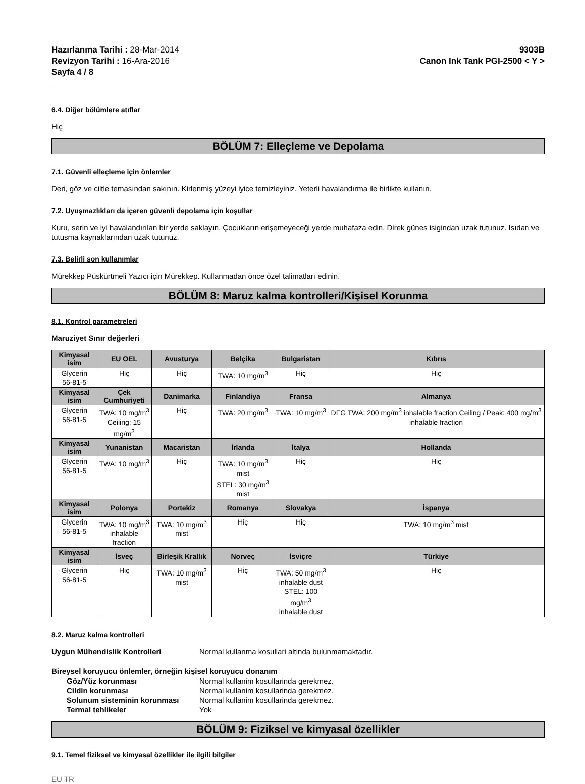Hazırlanma Tarihi : 28-Mar-2014
Revizyon Tarihi : 16-Ara-2016
Sayfa 4 / 8
9303B
Canon Ink Tank PGI-2500 < Y >
6.4. Diğer bölümlere atıflar
Hiç
BÖLÜM 7: Elleçleme ve Depolama
7.1. Güvenli elleçleme için önlemler
Deri, göz ve ciltle temasından sakının. Kirlenmiş yüzeyi iyice temizleyiniz. Yeterli havalandırma ile birlikte kullanın.
7.2. Uyuşmazlıkları da içeren güvenli depolama için koşullar
Kuru, serin ve iyi havalandırılan bir yerde saklayın. Çocukların erişemeyeceği yerde muhafaza edin. Direk günes isigindan uzak tutunuz. Isıdan ve tutusma kaynaklarından uzak tutunuz.
7.3. Belirli son kullanımlar
Mürekkep Püskürtmeli Yazıcı için Mürekkep. Kullanmadan önce özel talimatları edinin.
BÖLÜM 8: Maruz kalma kontrolleri/Kişisel Korunma
8.1. Kontrol parametreleri
Maruziyet Sınır değerleri
| Kimyasal isim | EU OEL | Avusturya | Belçika | Bulgaristan | Kıbrıs |
| --- | --- | --- | --- | --- | --- |
| Glycerin 56-81-5 | Hiç | Hiç | TWA: 10 mg/m<sup>3</sup> | Hiç | Hiç |
| Kimyasal isim | Çek Cumhuriyeti | Danimarka | Finlandiya | Fransa | Almanya |
| Glycerin 56-81-5 | TWA: 10 mg/m<sup>3</sup> Ceiling: 15 mg/m<sup>3</sup> | Hiç | TWA: 20 mg/m<sup>3</sup> | TWA: 10 mg/m<sup>3</sup> | DFG TWA: 200 mg/m<sup>3</sup> inhalable fraction Ceiling / Peak: 400 mg/m<sup>3</sup> inhalable fraction |
| Kimyasal isim | Yunanistan | Macaristan | İrlanda | İtalya | Hollanda |
| Glycerin 56-81-5 | TWA: 10 mg/m<sup>3</sup> | Hiç | TWA: 10 mg/m<sup>3</sup> mist STEL: 30 mg/m<sup>3</sup> mist | Hiç | Hiç |
| Kimyasal isim | Polonya | Portekiz | Romanya | Slovakya | İspanya |
| Glycerin 56-81-5 | TWA: 10 mg/m<sup>3</sup> inhalable fraction | TWA: 10 mg/m<sup>3</sup> mist | Hiç | Hiç | TWA: 10 mg/m<sup>3</sup> mist |
| Kimyasal isim | İsveç | Birleşik Krallık | Norveç | İsviçre | Türkiye |
| Glycerin 56-81-5 | Hiç | TWA: 10 mg/m<sup>3</sup> mist | Hiç | TWA: 50 mg/m<sup>3</sup> inhalable dust STEL: 100 mg/m<sup>3</sup> inhalable dust | Hiç |
8.2. Maruz kalma kontrolleri
Uygun Mühendislik Kontrolleri Normal kullanma kosullari altinda bulunmamaktadır.
Bireysel koruyucu önlemler, örneğin kişisel koruyucu donanım
Göz/Yüz korunması Normal kullanim kosullarinda gerekmez.
Cildin korunması Normal kullanim kosullarinda gerekmez.
Solunum sisteminin korunması Normal kullanim kosullarinda gerekmez.
Termal tehlikeler Yok
BÖLÜM 9: Fiziksel ve kimyasal özellikler
9.1. Temel fiziksel ve kimyasal özellikler ile ilgili bilgiler
EU TR